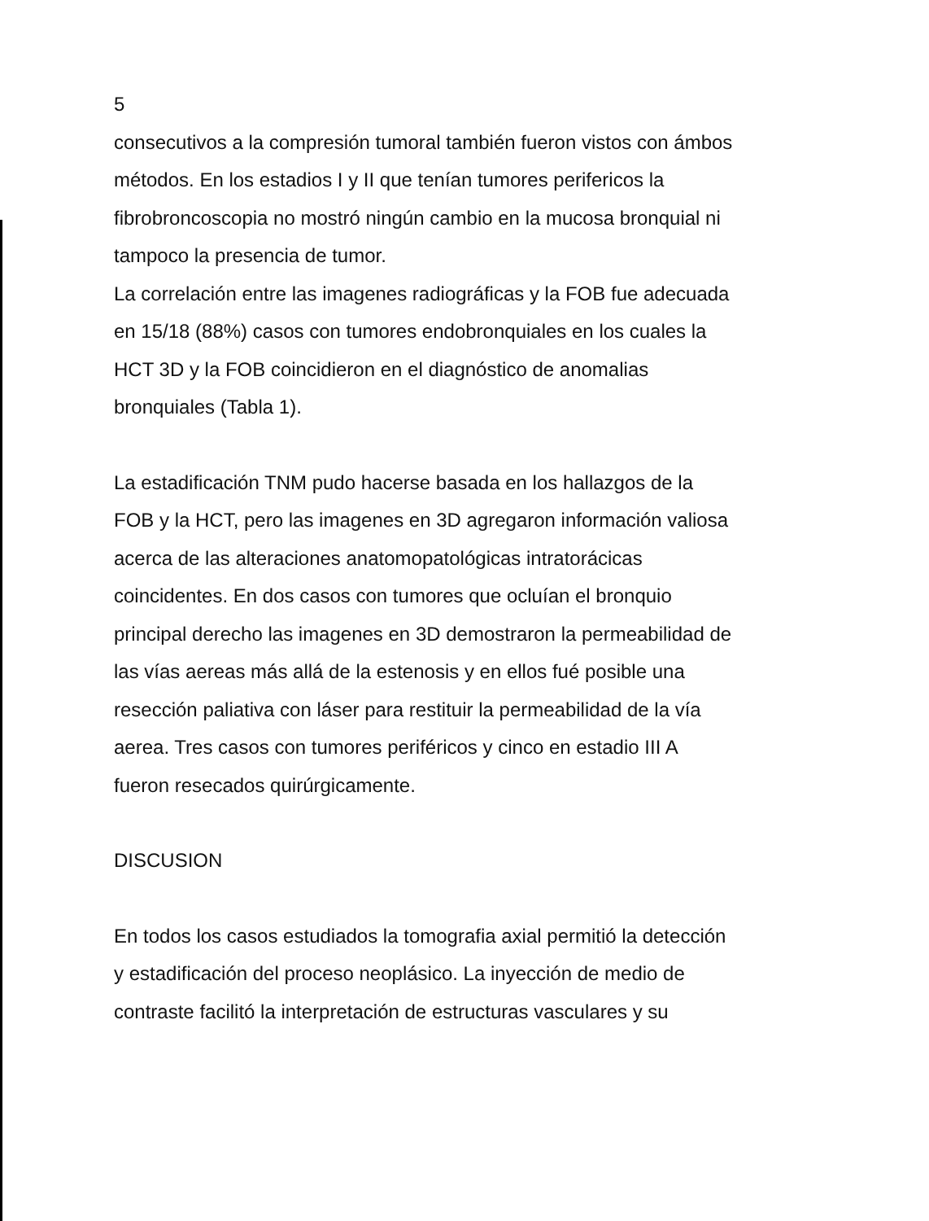5
consecutivos a la compresión tumoral también fueron vistos con ámbos
métodos. En los estadios I y II que tenían tumores perifericos la
fibrobroncoscopia no mostró ningún cambio en la mucosa bronquial ni
tampoco la presencia de tumor.
La correlación entre las imagenes radiográficas y la FOB fue adecuada
en 15/18 (88%) casos con tumores endobronquiales en los cuales la
HCT 3D y la FOB coincidieron en el diagnóstico de anomalias
bronquiales (Tabla 1).
La estadificación TNM pudo hacerse basada en los hallazgos de la
FOB y la HCT, pero las imagenes en 3D agregaron información valiosa
acerca de las alteraciones anatomopatológicas intratorácicas
coincidentes. En dos casos con tumores que ocluían el bronquio
principal derecho las imagenes en 3D demostraron la permeabilidad de
las vías aereas más allá de la estenosis y en ellos fué posible una
resección paliativa con láser para restituir la permeabilidad de la vía
aerea. Tres casos con tumores periféricos y cinco en estadio III A
fueron resecados quirúrgicamente.
DISCUSION
En todos los casos estudiados la tomografia axial permitió la detección
y estadificación del proceso neoplásico. La inyección de medio de
contraste facilitó la interpretación de estructuras vasculares y su